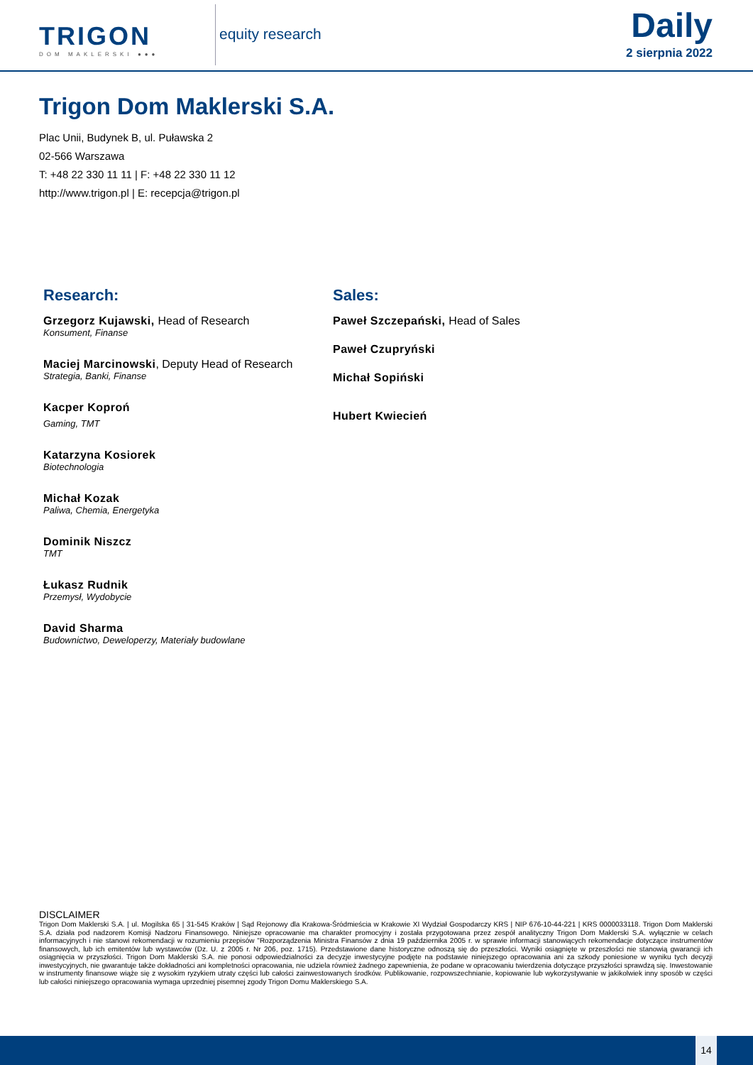TRIGON
DOM MAKLERSKI ●●●
equity research
Daily
2 sierpnia 2022
Trigon Dom Maklerski S.A.
Plac Unii, Budynek B, ul. Puławska 2
02-566 Warszawa
T: +48 22 330 11 11 | F: +48 22 330 11 12
http://www.trigon.pl | E: recepcja@trigon.pl
Research:
Grzegorz Kujawski, Head of Research
Konsument, Finanse
Maciej Marcinowski, Deputy Head of Research
Strategia, Banki, Finanse
Kacper Koproń
Gaming, TMT
Katarzyna Kosiorek
Biotechnologia
Michał Kozak
Paliwa, Chemia, Energetyka
Dominik Niszcz
TMT
Łukasz Rudnik
Przemysł, Wydobycie
David Sharma
Budownictwo, Deweloperzy, Materiały budowlane
Sales:
Paweł Szczepański, Head of Sales
Paweł Czupryński
Michał Sopiński
Hubert Kwiecień
DISCLAIMER
Trigon Dom Maklerski S.A. | ul. Mogilska 65 | 31-545 Kraków | Sąd Rejonowy dla Krakowa-Śródmieścia w Krakowie XI Wydział Gospodarczy KRS | NIP 676-10-44-221 | KRS 0000033118. Trigon Dom Maklerski S.A. działa pod nadzorem Komisji Nadzoru Finansowego. Niniejsze opracowanie ma charakter promocyjny i została przygotowana przez zespół analityczny Trigon Dom Maklerski S.A. wyłącznie w celach informacyjnych i nie stanowi rekomendacji w rozumieniu przepisów "Rozporządzenia Ministra Finansów z dnia 19 października 2005 r. w sprawie informacji stanowiących rekomendacje dotyczące instrumentów finansowych, lub ich emitentów lub wystawców (Dz. U. z 2005 r. Nr 206, poz. 1715). Przedstawione dane historyczne odnoszą się do przeszłości. Wyniki osiągnięte w przeszłości nie stanowią gwarancji ich osiągnięcia w przyszłości. Trigon Dom Maklerski S.A. nie ponosi odpowiedzialności za decyzje inwestycyjne podjęte na podstawie niniejszego opracowania ani za szkody poniesione w wyniku tych decyzji inwestycyjnych, nie gwarantuje także dokładności ani kompletności opracowania, nie udziela również żadnego zapewnienia, że podane w opracowaniu twierdzenia dotyczące przyszłości sprawdzą się. Inwestowanie w instrumenty finansowe wiąże się z wysokim ryzykiem utraty części lub całości zainwestowanych środków. Publikowanie, rozpowszechnianie, kopiowanie lub wykorzystywanie w jakikolwiek inny sposób w części lub całości niniejszego opracowania wymaga uprzedniej pisemnej zgody Trigon Domu Maklerskiego S.A.
14